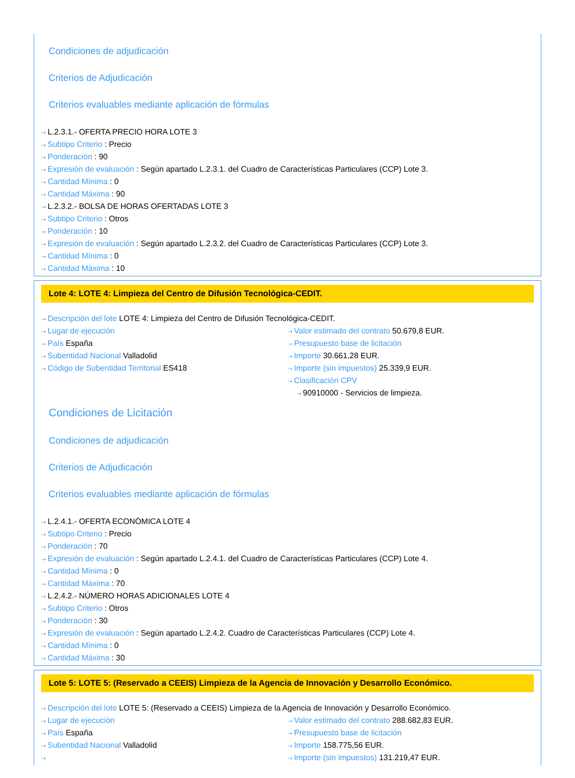Condiciones de adjudicación
Criterios de Adjudicación
Criterios evaluables mediante aplicación de fórmulas
⇢ L.2.3.1.- OFERTA PRECIO HORA LOTE 3
⇢ Subtipo Criterio : Precio
⇢ Ponderación : 90
⇢ Expresión de evaluación : Según apartado L.2.3.1. del Cuadro de Características Particulares (CCP) Lote 3.
⇢ Cantidad Mínima : 0
⇢ Cantidad Máxima : 90
⇢ L.2.3.2.- BOLSA DE HORAS OFERTADAS LOTE 3
⇢ Subtipo Criterio : Otros
⇢ Ponderación : 10
⇢ Expresión de evaluación : Según apartado L.2.3.2. del Cuadro de Características Particulares (CCP) Lote 3.
⇢ Cantidad Mínima : 0
⇢ Cantidad Máxima : 10
Lote 4: LOTE 4: Limpieza del Centro de Difusión Tecnológica-CEDIT.
⇢ Descripción del lote LOTE 4: Limpieza del Centro de Difusión Tecnológica-CEDIT.
⇢ Lugar de ejecución
⇢ País España
⇢ Subentidad Nacional Valladolid
⇢ Código de Subentidad Territorial ES418
⇢ Valor estimado del contrato 50.679,8 EUR.
⇢ Presupuesto base de licitación
⇢ Importe 30.661,28 EUR.
⇢ Importe (sin impuestos) 25.339,9 EUR.
⇢ Clasificación CPV
⇢ 90910000 - Servicios de limpieza.
Condiciones de Licitación
Condiciones de adjudicación
Criterios de Adjudicación
Criterios evaluables mediante aplicación de fórmulas
⇢ L.2.4.1.- OFERTA ECONÓMICA LOTE 4
⇢ Subtipo Criterio : Precio
⇢ Ponderación : 70
⇢ Expresión de evaluación : Según apartado L.2.4.1. del Cuadro de Características Particulares (CCP) Lote 4.
⇢ Cantidad Mínima : 0
⇢ Cantidad Máxima : 70
⇢ L.2.4.2.- NÚMERO HORAS ADICIONALES LOTE 4
⇢ Subtipo Criterio : Otros
⇢ Ponderación : 30
⇢ Expresión de evaluación : Según apartado L.2.4.2. Cuadro de Características Particulares (CCP) Lote 4.
⇢ Cantidad Mínima : 0
⇢ Cantidad Máxima : 30
Lote 5: LOTE 5: (Reservado a CEEIS) Limpieza de la Agencia de Innovación y Desarrollo Económico.
⇢ Descripción del lote LOTE 5: (Reservado a CEEIS) Limpieza de la Agencia de Innovación y Desarrollo Económico.
⇢ Lugar de ejecución
⇢ País España
⇢ Subentidad Nacional Valladolid
⇢
⇢ Valor estimado del contrato 288.682,83 EUR.
⇢ Presupuesto base de licitación
⇢ Importe 158.775,56 EUR.
⇢ Importe (sin impuestos) 131.219,47 EUR.